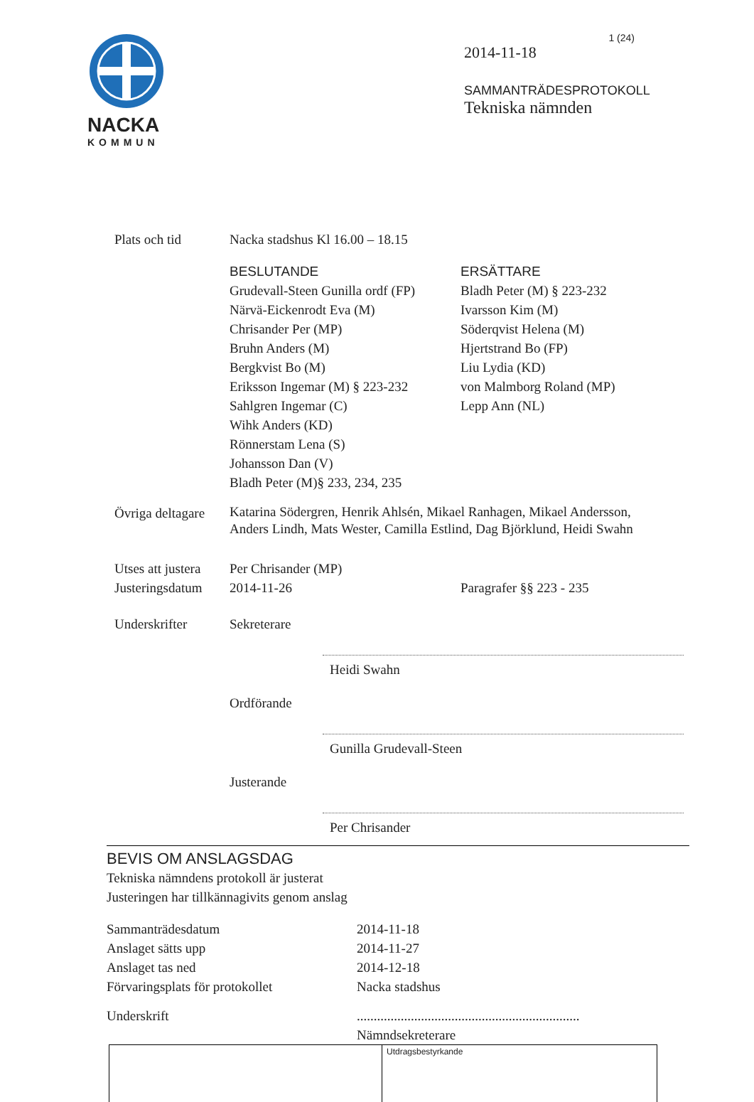NACKA
KOMMUN
1 (24)
2014-11-18
SAMMANTRÄDESPROTOKOLL
Tekniska nämnden
Plats och tid Nacka stadshus Kl 16.00 – 18.15
BESLUTANDE
Grudevall-Steen Gunilla ordf (FP)
Närvä-Eickenrodt Eva (M)
Chrisander Per (MP)
Bruhn Anders (M)
Bergkvist Bo (M)
Eriksson Ingemar (M) § 223-232
Sahlgren Ingemar (C)
Wihk Anders (KD)
Rönnerstam Lena (S)
Johansson Dan (V)
Bladh Peter (M)§ 233, 234, 235
ERSÄTTARE
Bladh Peter (M) § 223-232
Ivarsson Kim (M)
Söderqvist Helena (M)
Hjertstrand Bo (FP)
Liu Lydia (KD)
von Malmborg Roland (MP)
Lepp Ann (NL)
Övriga deltagare
Katarina Södergren, Henrik Ahlsén, Mikael Ranhagen, Mikael Andersson, Anders Lindh, Mats Wester, Camilla Estlind, Dag Björklund, Heidi Swahn
Utses att justera
Per Chrisander (MP)
Justeringsdatum
2014-11-26 Paragrafer §§ 223 - 235
Underskrifter Sekreterare
Heidi Swahn
Ordförande
Gunilla Grudevall-Steen
Justerande
Per Chrisander
BEVIS OM ANSLAGSDAG
Tekniska nämndens protokoll är justerat
Justeringen har tillkännagivits genom anslag
Sammanträdesdatum
Anslaget sätts upp
Anslaget tas ned
Förvaringsplats för protokollet
2014-11-18
2014-11-27
2014-12-18
Nacka stadshus
Underskrift ..................................................................
Nämndsekreterare
Utdragsbestyrkande